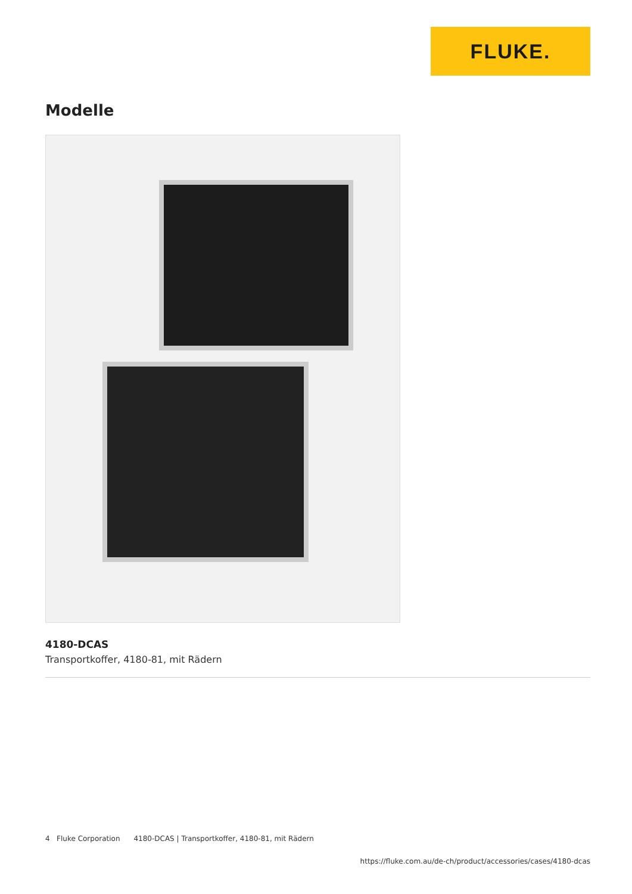FLUKE.
Modelle
4180-DCAS
Transportkoffer, 4180-81, mit Rädern
4 Fluke Corporation 4180-DCAS | Transportkoffer, 4180-81, mit Rädern
https://fluke.com.au/de-ch/product/accessories/cases/4180-dcas